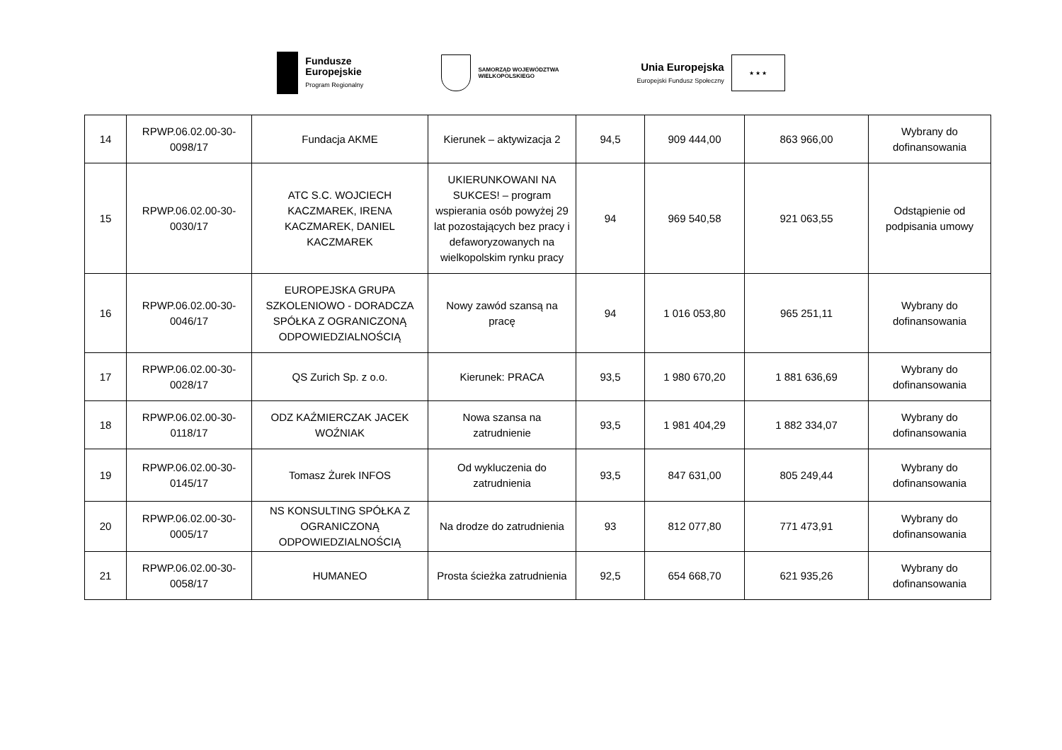Fundusze
Europejskie
Program Regionalny
SAMORZĄD WOJEWÓDZTWA
WIELKOPOLSKIEGO
Unia Europejska
Europejski Fundusz Społeczny
★ ★ ★
| 14 | RPWP.06.02.00-30-0098/17 | Fundacja AKME | Kierunek – aktywizacja 2 | 94,5 | 909 444,00 | 863 966,00 | Wybrany do dofinansowania |
| 15 | RPWP.06.02.00-30-0030/17 | ATC S.C. WOJCIECH KACZMAREK, IRENA KACZMAREK, DANIEL KACZMAREK | UKIERUNKOWANI NA SUKCES! – program wspierania osób powyżej 29 lat pozostających bez pracy i defaworyzowanych na wielkopolskim rynku pracy | 94 | 969 540,58 | 921 063,55 | Odstąpienie od podpisania umowy |
| 16 | RPWP.06.02.00-30-0046/17 | EUROPEJSKA GRUPA SZKOLENIOWO - DORADCZA SPÓŁKA Z OGRANICZONĄ ODPOWIEDZIALNOŚCIĄ | Nowy zawód szansą na pracę | 94 | 1 016 053,80 | 965 251,11 | Wybrany do dofinansowania |
| 17 | RPWP.06.02.00-30-0028/17 | QS Zurich Sp. z o.o. | Kierunek: PRACA | 93,5 | 1 980 670,20 | 1 881 636,69 | Wybrany do dofinansowania |
| 18 | RPWP.06.02.00-30-0118/17 | ODZ KAŹMIERCZAK JACEK WOŹNIAK | Nowa szansa na zatrudnienie | 93,5 | 1 981 404,29 | 1 882 334,07 | Wybrany do dofinansowania |
| 19 | RPWP.06.02.00-30-0145/17 | Tomasz Żurek INFOS | Od wykluczenia do zatrudnienia | 93,5 | 847 631,00 | 805 249,44 | Wybrany do dofinansowania |
| 20 | RPWP.06.02.00-30-0005/17 | NS KONSULTING SPÓŁKA Z OGRANICZONĄ ODPOWIEDZIALNOŚCIĄ | Na drodze do zatrudnienia | 93 | 812 077,80 | 771 473,91 | Wybrany do dofinansowania |
| 21 | RPWP.06.02.00-30-0058/17 | HUMANEO | Prosta ścieżka zatrudnienia | 92,5 | 654 668,70 | 621 935,26 | Wybrany do dofinansowania |